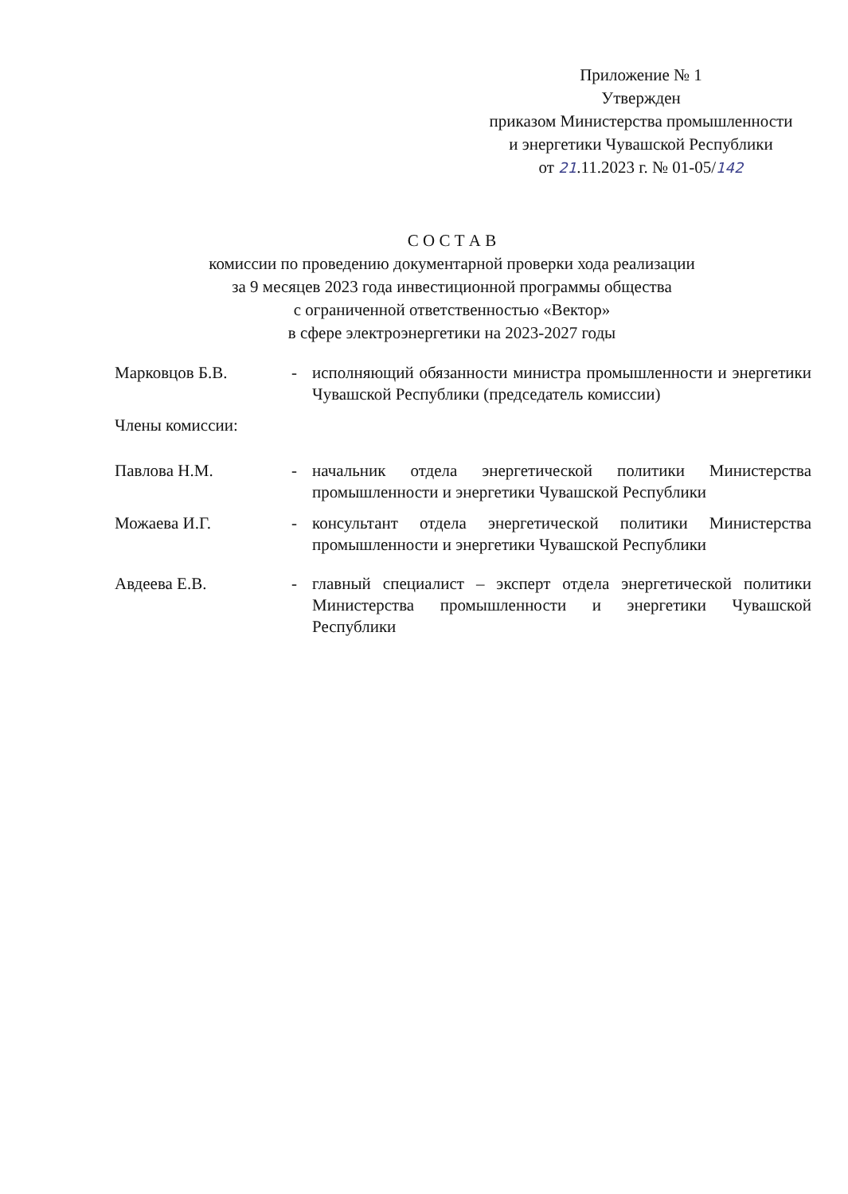Приложение № 1
Утвержден
приказом Министерства промышленности
и энергетики Чувашской Республики
от 21.11.2023 г. № 01-05/142
С О С Т А В
комиссии по проведению документарной проверки хода реализации
за 9 месяцев 2023 года инвестиционной программы общества
с ограниченной ответственностью «Вектор»
в сфере электроэнергетики на 2023-2027 годы
Марковцов Б.В. - исполняющий обязанности министра промышленности и энергетики Чувашской Республики (председатель комиссии)
Члены комиссии:
Павлова Н.М. - начальник отдела энергетической политики Министерства промышленности и энергетики Чувашской Республики
Можаева И.Г. - консультант отдела энергетической политики Министерства промышленности и энергетики Чувашской Республики
Авдеева Е.В. - главный специалист – эксперт отдела энергетической политики Министерства промышленности и энергетики Чувашской Республики